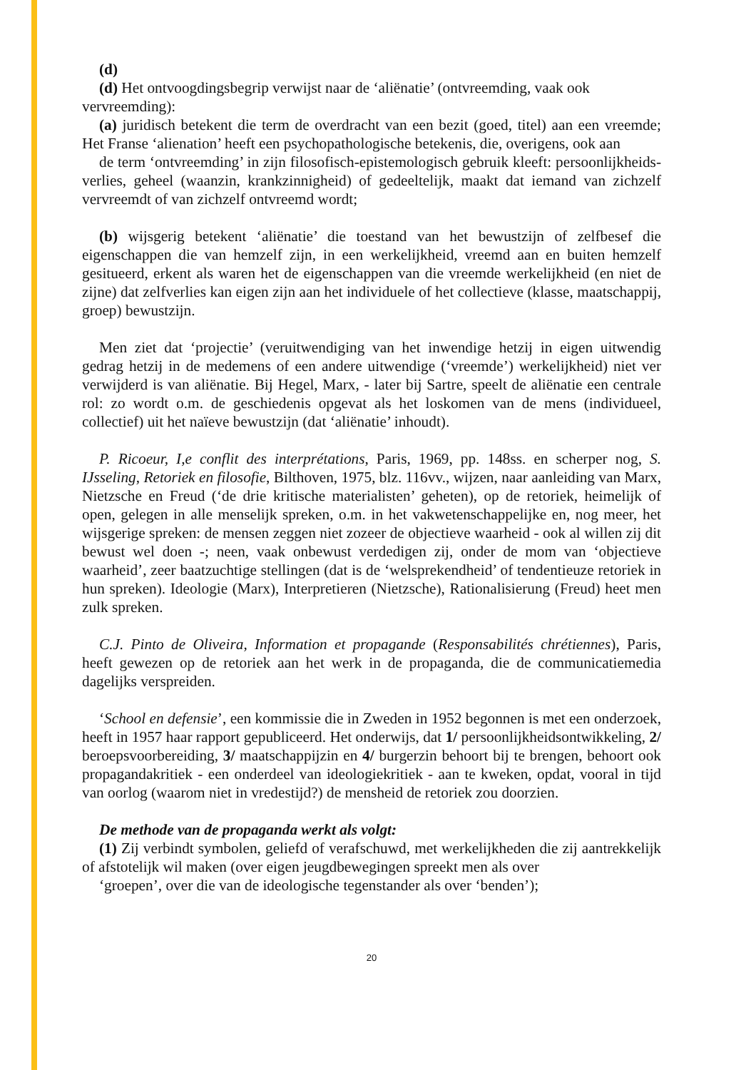(d)
(d) Het ontvoogdingsbegrip verwijst naar de ‘aliënatie’ (ontvreemding, vaak ook vervreemding):
(a) juridisch betekent die term de overdracht van een bezit (goed, titel) aan een vreemde; Het Franse ‘alienation’ heeft een psychopathologische betekenis, die, overigens, ook aan
de term ‘ontvreemding’ in zijn filosofisch-epistemologisch gebruik kleeft: persoonlijkheids-verlies, geheel (waanzin, krankzinnigheid) of gedeeltelijk, maakt dat iemand van zichzelf vervreemdt of van zichzelf ontvreemd wordt;
(b) wijsgerig betekent ‘aliënatie’ die toestand van het bewustzijn of zelfbesef die eigenschappen die van hemzelf zijn, in een werkelijkheid, vreemd aan en buiten hemzelf gesitueerd, erkent als waren het de eigenschappen van die vreemde werkelijkheid (en niet de zijne) dat zelfverlies kan eigen zijn aan het individuele of het collectieve (klasse, maatschappij, groep) bewustzijn.
Men ziet dat ‘projectie’ (veruitwendiging van het inwendige hetzij in eigen uitwendig gedrag hetzij in de medemens of een andere uitwendige (‘vreemde’) werkelijkheid) niet ver verwijderd is van aliënatie. Bij Hegel, Marx, - later bij Sartre, speelt de aliënatie een centrale rol: zo wordt o.m. de geschiedenis opgevat als het loskomen van de mens (individueel, collectief) uit het naïeve bewustzijn (dat ‘aliënatie’ inhoudt).
P. Ricoeur, I,e conflit des interprétations, Paris, 1969, pp. 148ss. en scherper nog, S. IJsseling, Retoriek en filosofie, Bilthoven, 1975, blz. 116vv., wijzen, naar aanleiding van Marx, Nietzsche en Freud (‘de drie kritische materialisten’ geheten), op de retoriek, heimelijk of open, gelegen in alle menselijk spreken, o.m. in het vakwetenschappelijke en, nog meer, het wijsgerige spreken: de mensen zeggen niet zozeer de objectieve waarheid - ook al willen zij dit bewust wel doen -; neen, vaak onbewust verdedigen zij, onder de mom van ‘objectieve waarheid’, zeer baatzuchtige stellingen (dat is de ‘welsprekendheid’ of tendentieuze retoriek in hun spreken). Ideologie (Marx), Interpretieren (Nietzsche), Rationalisierung (Freud) heet men zulk spreken.
C.J. Pinto de Oliveira, Information et propagande (Responsabilités chrétiennes), Paris, heeft gewezen op de retoriek aan het werk in de propaganda, die de communicatiemedia dagelijks verspreiden.
‘School en defensie’, een kommissie die in Zweden in 1952 begonnen is met een onderzoek, heeft in 1957 haar rapport gepubliceerd. Het onderwijs, dat 1/ persoonlijkheidsontwikkeling, 2/ beroepsvoorbereiding, 3/ maatschappijzin en 4/ burgerzin behoort bij te brengen, behoort ook propagandakritiek - een onderdeel van ideologiekritiek - aan te kweken, opdat, vooral in tijd van oorlog (waarom niet in vredestijd?) de mensheid de retoriek zou doorzien.
De methode van de propaganda werkt als volgt:
(1) Zij verbindt symbolen, geliefd of verafschuwd, met werkelijkheden die zij aantrekkelijk of afstotelijk wil maken (over eigen jeugdbewegingen spreekt men als over
‘groepen’, over die van de ideologische tegenstander als over ‘benden’);
20